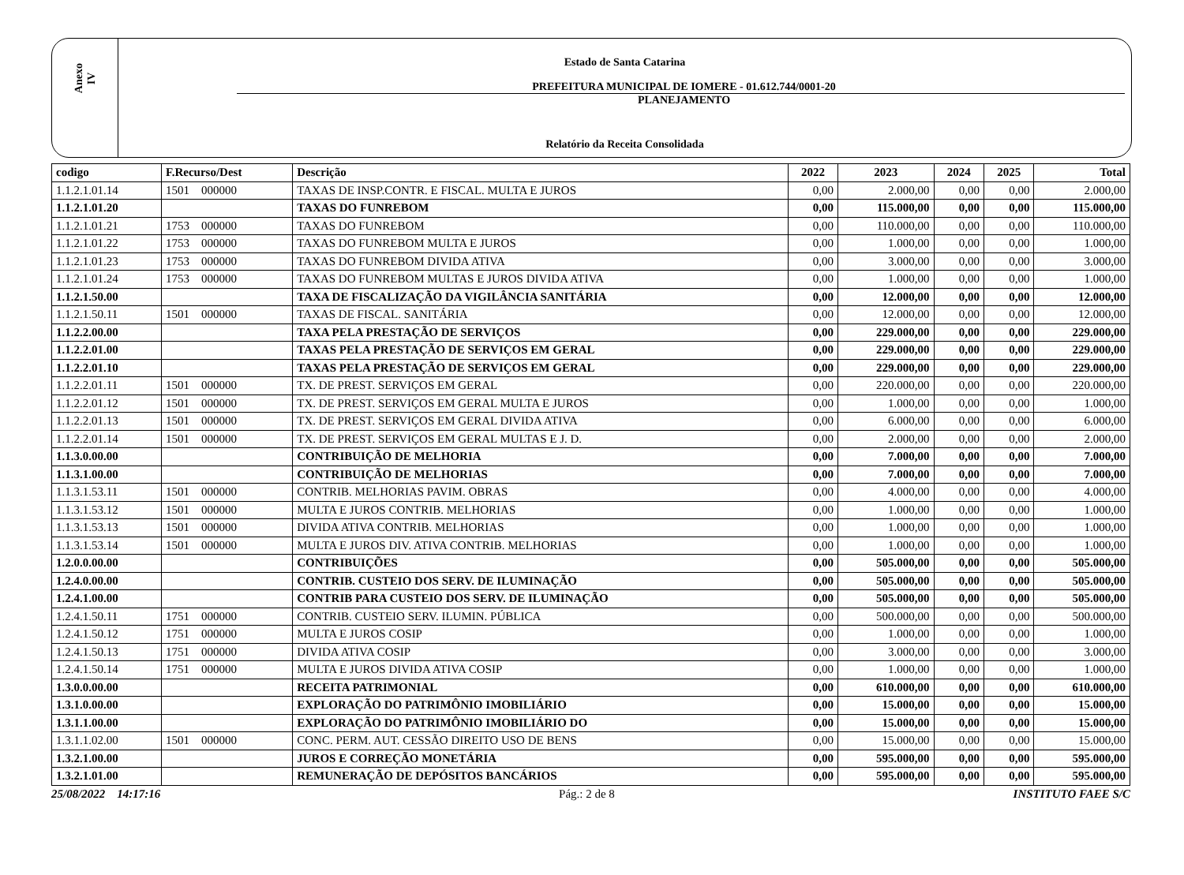Anexo
IV
Estado de Santa Catarina
PREFEITURA MUNICIPAL DE IOMERE - 01.612.744/0001-20
PLANEJAMENTO
Relatório da Receita Consolidada
| codigo | F.Recurso/Dest | Descrição | 2022 | 2023 | 2024 | 2025 | Total |
| --- | --- | --- | --- | --- | --- | --- | --- |
| 1.1.2.1.01.14 | 1501 000000 | TAXAS DE INSP.CONTR. E FISCAL. MULTA E JUROS | 0,00 | 2.000,00 | 0,00 | 0,00 | 2.000,00 |
| 1.1.2.1.01.20 | | TAXAS DO FUNREBOM | 0,00 | 115.000,00 | 0,00 | 0,00 | 115.000,00 |
| 1.1.2.1.01.21 | 1753 000000 | TAXAS DO FUNREBOM | 0,00 | 110.000,00 | 0,00 | 0,00 | 110.000,00 |
| 1.1.2.1.01.22 | 1753 000000 | TAXAS DO FUNREBOM MULTA E JUROS | 0,00 | 1.000,00 | 0,00 | 0,00 | 1.000,00 |
| 1.1.2.1.01.23 | 1753 000000 | TAXAS DO FUNREBOM DIVIDA ATIVA | 0,00 | 3.000,00 | 0,00 | 0,00 | 3.000,00 |
| 1.1.2.1.01.24 | 1753 000000 | TAXAS DO FUNREBOM MULTAS E JUROS DIVIDA ATIVA | 0,00 | 1.000,00 | 0,00 | 0,00 | 1.000,00 |
| 1.1.2.1.50.00 | | TAXA DE FISCALIZAÇÃO DA VIGILÂNCIA SANITÁRIA | 0,00 | 12.000,00 | 0,00 | 0,00 | 12.000,00 |
| 1.1.2.1.50.11 | 1501 000000 | TAXAS DE FISCAL. SANITÁRIA | 0,00 | 12.000,00 | 0,00 | 0,00 | 12.000,00 |
| 1.1.2.2.00.00 | | TAXA PELA PRESTAÇÃO DE SERVIÇOS | 0,00 | 229.000,00 | 0,00 | 0,00 | 229.000,00 |
| 1.1.2.2.01.00 | | TAXAS PELA PRESTAÇÃO DE SERVIÇOS EM GERAL | 0,00 | 229.000,00 | 0,00 | 0,00 | 229.000,00 |
| 1.1.2.2.01.10 | | TAXAS PELA PRESTAÇÃO DE SERVIÇOS EM GERAL | 0,00 | 229.000,00 | 0,00 | 0,00 | 229.000,00 |
| 1.1.2.2.01.11 | 1501 000000 | TX. DE PREST. SERVIÇOS EM GERAL | 0,00 | 220.000,00 | 0,00 | 0,00 | 220.000,00 |
| 1.1.2.2.01.12 | 1501 000000 | TX. DE PREST. SERVIÇOS EM GERAL MULTA E JUROS | 0,00 | 1.000,00 | 0,00 | 0,00 | 1.000,00 |
| 1.1.2.2.01.13 | 1501 000000 | TX. DE PREST. SERVIÇOS EM GERAL DIVIDA ATIVA | 0,00 | 6.000,00 | 0,00 | 0,00 | 6.000,00 |
| 1.1.2.2.01.14 | 1501 000000 | TX. DE PREST. SERVIÇOS EM GERAL MULTAS E J. D. | 0,00 | 2.000,00 | 0,00 | 0,00 | 2.000,00 |
| 1.1.3.0.00.00 | | CONTRIBUIÇÃO DE MELHORIA | 0,00 | 7.000,00 | 0,00 | 0,00 | 7.000,00 |
| 1.1.3.1.00.00 | | CONTRIBUIÇÃO DE MELHORIAS | 0,00 | 7.000,00 | 0,00 | 0,00 | 7.000,00 |
| 1.1.3.1.53.11 | 1501 000000 | CONTRIB. MELHORIAS PAVIM. OBRAS | 0,00 | 4.000,00 | 0,00 | 0,00 | 4.000,00 |
| 1.1.3.1.53.12 | 1501 000000 | MULTA E JUROS CONTRIB. MELHORIAS | 0,00 | 1.000,00 | 0,00 | 0,00 | 1.000,00 |
| 1.1.3.1.53.13 | 1501 000000 | DIVIDA ATIVA CONTRIB. MELHORIAS | 0,00 | 1.000,00 | 0,00 | 0,00 | 1.000,00 |
| 1.1.3.1.53.14 | 1501 000000 | MULTA E JUROS DIV. ATIVA CONTRIB. MELHORIAS | 0,00 | 1.000,00 | 0,00 | 0,00 | 1.000,00 |
| 1.2.0.0.00.00 | | CONTRIBUIÇÕES | 0,00 | 505.000,00 | 0,00 | 0,00 | 505.000,00 |
| 1.2.4.0.00.00 | | CONTRIB. CUSTEIO DOS SERV. DE ILUMINAÇÃO | 0,00 | 505.000,00 | 0,00 | 0,00 | 505.000,00 |
| 1.2.4.1.00.00 | | CONTRIB PARA CUSTEIO DOS SERV. DE ILUMINAÇÃO | 0,00 | 505.000,00 | 0,00 | 0,00 | 505.000,00 |
| 1.2.4.1.50.11 | 1751 000000 | CONTRIB. CUSTEIO SERV. ILUMIN. PÚBLICA | 0,00 | 500.000,00 | 0,00 | 0,00 | 500.000,00 |
| 1.2.4.1.50.12 | 1751 000000 | MULTA E JUROS COSIP | 0,00 | 1.000,00 | 0,00 | 0,00 | 1.000,00 |
| 1.2.4.1.50.13 | 1751 000000 | DIVIDA ATIVA COSIP | 0,00 | 3.000,00 | 0,00 | 0,00 | 3.000,00 |
| 1.2.4.1.50.14 | 1751 000000 | MULTA E JUROS DIVIDA ATIVA COSIP | 0,00 | 1.000,00 | 0,00 | 0,00 | 1.000,00 |
| 1.3.0.0.00.00 | | RECEITA PATRIMONIAL | 0,00 | 610.000,00 | 0,00 | 0,00 | 610.000,00 |
| 1.3.1.0.00.00 | | EXPLORAÇÃO DO PATRIMÔNIO IMOBILIÁRIO | 0,00 | 15.000,00 | 0,00 | 0,00 | 15.000,00 |
| 1.3.1.1.00.00 | | EXPLORAÇÃO DO PATRIMÔNIO IMOBILIÁRIO DO | 0,00 | 15.000,00 | 0,00 | 0,00 | 15.000,00 |
| 1.3.1.1.02.00 | 1501 000000 | CONC. PERM. AUT. CESSÃO DIREITO USO DE BENS | 0,00 | 15.000,00 | 0,00 | 0,00 | 15.000,00 |
| 1.3.2.1.00.00 | | JUROS E CORREÇÃO MONETÁRIA | 0,00 | 595.000,00 | 0,00 | 0,00 | 595.000,00 |
| 1.3.2.1.01.00 | | REMUNERAÇÃO DE DEPÓSITOS BANCÁRIOS | 0,00 | 595.000,00 | 0,00 | 0,00 | 595.000,00 |
25/08/2022 14:17:16 Pág.: 2 de 8 INSTITUTO FAEE S/C